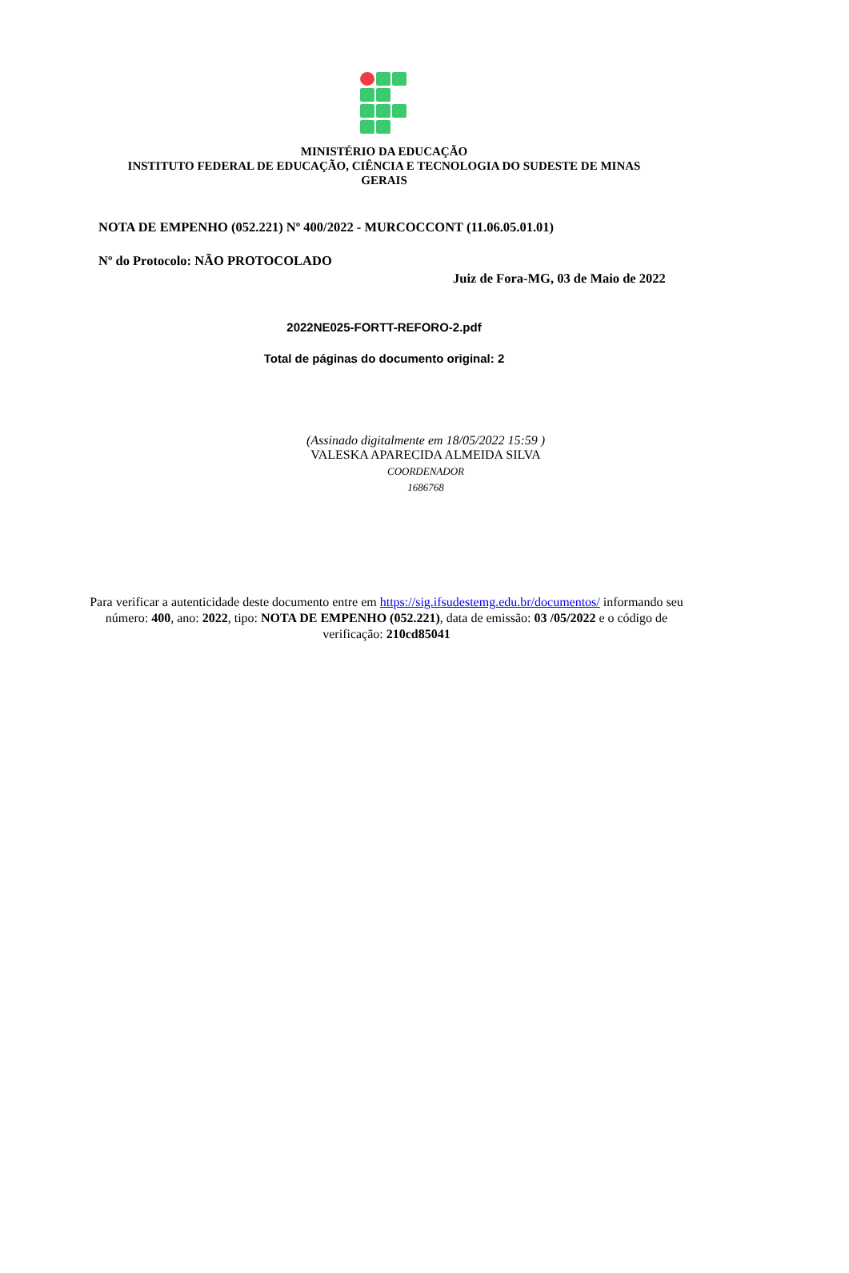MINISTÉRIO DA EDUCAÇÃO
INSTITUTO FEDERAL DE EDUCAÇÃO, CIÊNCIA E TECNOLOGIA DO SUDESTE DE MINAS GERAIS
NOTA DE EMPENHO (052.221) Nº 400/2022 - MURCOCCONT (11.06.05.01.01)
Nº do Protocolo: NÃO PROTOCOLADO
Juiz de Fora-MG, 03 de Maio de 2022
2022NE025-FORTT-REFORO-2.pdf
Total de páginas do documento original: 2
(Assinado digitalmente em 18/05/2022 15:59 )
VALESKA APARECIDA ALMEIDA SILVA
COORDENADOR
1686768
Para verificar a autenticidade deste documento entre em https://sig.ifsudestemg.edu.br/documentos/ informando seu número: 400, ano: 2022, tipo: NOTA DE EMPENHO (052.221), data de emissão: 03 /05/2022 e o código de verificação: 210cd85041